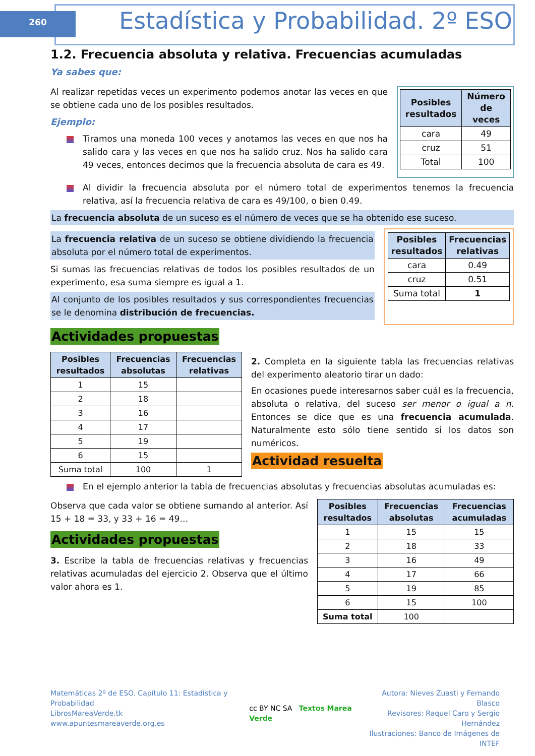260
Estadística y Probabilidad. 2º ESO
1.2. Frecuencia absoluta y relativa. Frecuencias acumuladas
Ya sabes que:
Al realizar repetidas veces un experimento podemos anotar las veces en que se obtiene cada uno de los posibles resultados.
Ejemplo:
Tiramos una moneda 100 veces y anotamos las veces en que nos ha salido cara y las veces en que nos ha salido cruz. Nos ha salido cara 49 veces, entonces decimos que la frecuencia absoluta de cara es 49.
| Posibles resultados | Número de veces |
| --- | --- |
| cara | 49 |
| cruz | 51 |
| Total | 100 |
Al dividir la frecuencia absoluta por el número total de experimentos tenemos la frecuencia relativa, así la frecuencia relativa de cara es 49/100, o bien 0.49.
La frecuencia absoluta de un suceso es el número de veces que se ha obtenido ese suceso.
La frecuencia relativa de un suceso se obtiene dividiendo la frecuencia absoluta por el número total de experimentos.
Si sumas las frecuencias relativas de todos los posibles resultados de un experimento, esa suma siempre es igual a 1.
Al conjunto de los posibles resultados y sus correspondientes frecuencias se le denomina distribución de frecuencias.
| Posibles resultados | Frecuencias relativas |
| --- | --- |
| cara | 0.49 |
| cruz | 0.51 |
| Suma total | 1 |
Actividades propuestas
| Posibles resultados | Frecuencias absolutas | Frecuencias relativas |
| --- | --- | --- |
| 1 | 15 | |
| 2 | 18 | |
| 3 | 16 | |
| 4 | 17 | |
| 5 | 19 | |
| 6 | 15 | |
| Suma total | 100 | 1 |
2. Completa en la siguiente tabla las frecuencias relativas del experimento aleatorio tirar un dado:
En ocasiones puede interesarnos saber cuál es la frecuencia, absoluta o relativa, del suceso ser menor o igual a n. Entonces se dice que es una frecuencia acumulada. Naturalmente esto sólo tiene sentido si los datos son numéricos.
Actividad resuelta
En el ejemplo anterior la tabla de frecuencias absolutas y frecuencias absolutas acumuladas es:
Observa que cada valor se obtiene sumando al anterior. Así 15 + 18 = 33, y 33 + 16 = 49…
Actividades propuestas
3. Escribe la tabla de frecuencias relativas y frecuencias relativas acumuladas del ejercicio 2. Observa que el último valor ahora es 1.
| Posibles resultados | Frecuencias absolutas | Frecuencias acumuladas |
| --- | --- | --- |
| 1 | 15 | 15 |
| 2 | 18 | 33 |
| 3 | 16 | 49 |
| 4 | 17 | 66 |
| 5 | 19 | 85 |
| 6 | 15 | 100 |
| Suma total | 100 | |
Matemáticas 2º de ESO. Capítulo 11: Estadística y Probabilidad
LibrosMareaVerde.tk
www.apuntesmareaverde.org.es
cc BY NC SA Textos Marea Verde
Autora: Nieves Zuasti y Fernando Blasco
Revisores: Raquel Caro y Sergio Hernández
Ilustraciones: Banco de Imágenes de INTEF